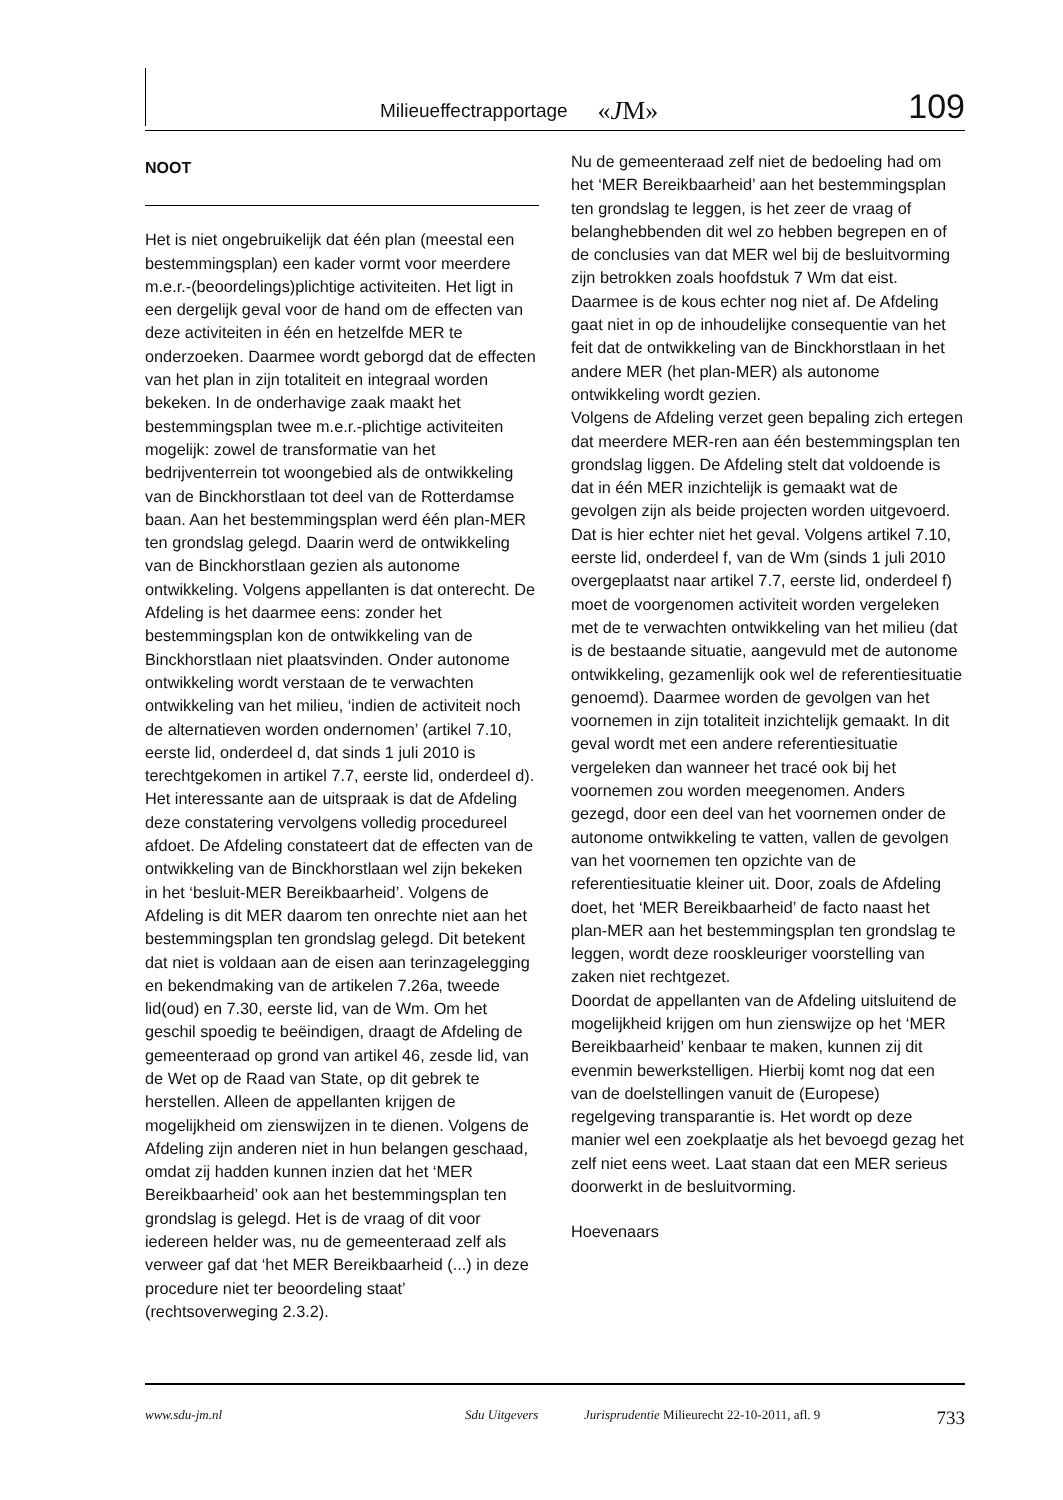Milieueffectrapportage «JM» 109
NOOT
Het is niet ongebruikelijk dat één plan (meestal een bestemmingsplan) een kader vormt voor meerdere m.e.r.-(beoordelings)plichtige activiteiten. Het ligt in een dergelijk geval voor de hand om de effecten van deze activiteiten in één en hetzelfde MER te onderzoeken. Daarmee wordt geborgd dat de effecten van het plan in zijn totaliteit en integraal worden bekeken. In de onderhavige zaak maakt het bestemmingsplan twee m.e.r.-plichtige activiteiten mogelijk: zowel de transformatie van het bedrijventerrein tot woongebied als de ontwikkeling van de Binckhorstlaan tot deel van de Rotterdamse baan. Aan het bestemmingsplan werd één plan-MER ten grondslag gelegd. Daarin werd de ontwikkeling van de Binckhorstlaan gezien als autonome ontwikkeling. Volgens appellanten is dat onterecht. De Afdeling is het daarmee eens: zonder het bestemmingsplan kon de ontwikkeling van de Binckhorstlaan niet plaatsvinden. Onder autonome ontwikkeling wordt verstaan de te verwachten ontwikkeling van het milieu, ‘indien de activiteit noch de alternatieven worden ondernomen’ (artikel 7.10, eerste lid, onderdeel d, dat sinds 1 juli 2010 is terechtgekomen in artikel 7.7, eerste lid, onderdeel d).
Het interessante aan de uitspraak is dat de Afdeling deze constatering vervolgens volledig procedureel afdoet. De Afdeling constateert dat de effecten van de ontwikkeling van de Binckhorstlaan wel zijn bekeken in het ‘besluit-MER Bereikbaarheid’. Volgens de Afdeling is dit MER daarom ten onrechte niet aan het bestemmingsplan ten grondslag gelegd. Dit betekent dat niet is voldaan aan de eisen aan terinzagelegging en bekendmaking van de artikelen 7.26a, tweede lid(oud) en 7.30, eerste lid, van de Wm. Om het geschil spoedig te beëindigen, draagt de Afdeling de gemeenteraad op grond van artikel 46, zesde lid, van de Wet op de Raad van State, op dit gebrek te herstellen. Alleen de appellanten krijgen de mogelijkheid om zienswijzen in te dienen. Volgens de Afdeling zijn anderen niet in hun belangen geschaad, omdat zij hadden kunnen inzien dat het ‘MER Bereikbaarheid’ ook aan het bestemmingsplan ten grondslag is gelegd. Het is de vraag of dit voor iedereen helder was, nu de gemeenteraad zelf als verweer gaf dat ‘het MER Bereikbaarheid (...) in deze procedure niet ter beoordeling staat’ (rechtsoverweging 2.3.2).
Nu de gemeenteraad zelf niet de bedoeling had om het ‘MER Bereikbaarheid’ aan het bestemmingsplan ten grondslag te leggen, is het zeer de vraag of belanghebbenden dit wel zo hebben begrepen en of de conclusies van dat MER wel bij de besluitvorming zijn betrokken zoals hoofdstuk 7 Wm dat eist.
Daarmee is de kous echter nog niet af. De Afdeling gaat niet in op de inhoudelijke consequentie van het feit dat de ontwikkeling van de Binckhorstlaan in het andere MER (het plan-MER) als autonome ontwikkeling wordt gezien.
Volgens de Afdeling verzet geen bepaling zich ertegen dat meerdere MER-ren aan één bestemmingsplan ten grondslag liggen. De Afdeling stelt dat voldoende is dat in één MER inzichtelijk is gemaakt wat de gevolgen zijn als beide projecten worden uitgevoerd. Dat is hier echter niet het geval. Volgens artikel 7.10, eerste lid, onderdeel f, van de Wm (sinds 1 juli 2010 overgeplaatst naar artikel 7.7, eerste lid, onderdeel f) moet de voorgenomen activiteit worden vergeleken met de te verwachten ontwikkeling van het milieu (dat is de bestaande situatie, aangevuld met de autonome ontwikkeling, gezamenlijk ook wel de referentiesituatie genoemd). Daarmee worden de gevolgen van het voornemen in zijn totaliteit inzichtelijk gemaakt. In dit geval wordt met een andere referentiesituatie vergeleken dan wanneer het tracé ook bij het voornemen zou worden meegenomen. Anders gezegd, door een deel van het voornemen onder de autonome ontwikkeling te vatten, vallen de gevolgen van het voornemen ten opzichte van de referentiesituatie kleiner uit. Door, zoals de Afdeling doet, het ‘MER Bereikbaarheid’ de facto naast het plan-MER aan het bestemmingsplan ten grondslag te leggen, wordt deze rooskleuriger voorstelling van zaken niet rechtgezet.
Doordat de appellanten van de Afdeling uitsluitend de mogelijkheid krijgen om hun zienswijze op het ‘MER Bereikbaarheid’ kenbaar te maken, kunnen zij dit evenmin bewerkstelligen. Hierbij komt nog dat een van de doelstellingen vanuit de (Europese) regelgeving transparantie is. Het wordt op deze manier wel een zoekplaatje als het bevoegd gezag het zelf niet eens weet. Laat staan dat een MER serieus doorwerkt in de besluitvorming.
Hoevenaars
www.sdu-jm.nl Sdu Uitgevers Jurisprudentie Milieurecht 22-10-2011, afl. 9 733